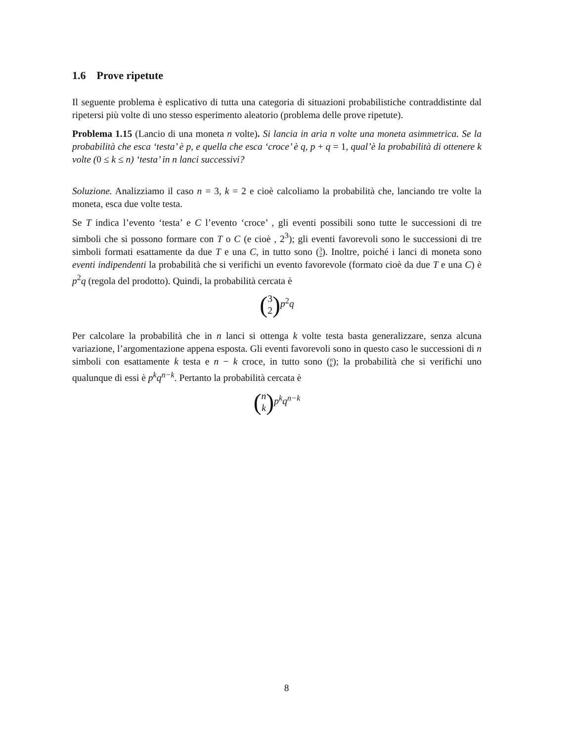1.6 Prove ripetute
Il seguente problema è esplicativo di tutta una categoria di situazioni probabilistiche contraddistinte dal ripetersi più volte di uno stesso esperimento aleatorio (problema delle prove ripetute).
Problema 1.15 (Lancio di una moneta n volte). Si lancia in aria n volte una moneta asimmetrica. Se la probabilità che esca ‘testa’ è p, e quella che esca ‘croce’ è q, p + q = 1, qual’è la probabilità di ottenere k volte (0 ≤ k ≤ n) ‘testa’ in n lanci successivi?
Soluzione. Analizziamo il caso n = 3, k = 2 e cioè calcoliamo la probabilità che, lanciando tre volte la moneta, esca due volte testa.
Se T indica l’evento ‘testa’ e C l’evento ‘croce’ , gli eventi possibili sono tutte le successioni di tre simboli che si possono formare con T o C (e cioè , 2<sup>3</sup>); gli eventi favorevoli sono le successioni di tre simboli formati esattamente da due T e una C, in tutto sono (3 2). Inoltre, poiché i lanci di moneta sono eventi indipendenti la probabilità che si verifichi un evento favorevole (formato cioè da due T e una C) è p<sup>2</sup>q (regola del prodotto). Quindi, la probabilità cercata è
(3 2) p<sup>2</sup>q
Per calcolare la probabilità che in n lanci si ottenga k volte testa basta generalizzare, senza alcuna variazione, l’argomentazione appena esposta. Gli eventi favorevoli sono in questo caso le successioni di n simboli con esattamente k testa e n − k croce, in tutto sono (n k); la probabilità che si verifichi uno qualunque di essi è p<sup>k</sup>q<sup>n−k</sup>. Pertanto la probabilità cercata è
(n k) p<sup>k</sup>q<sup>n−k</sup>
8